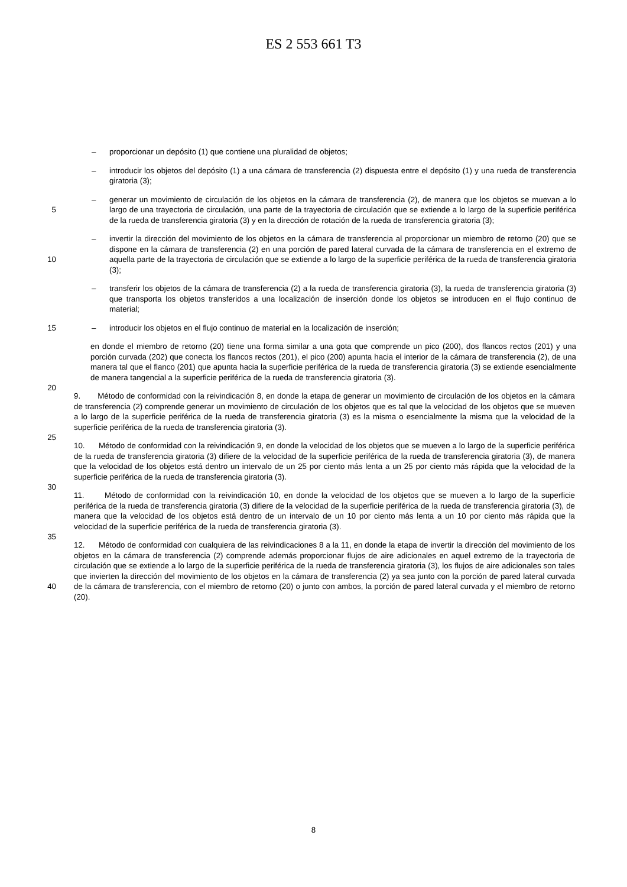ES 2 553 661 T3
– proporcionar un depósito (1) que contiene una pluralidad de objetos;
– introducir los objetos del depósito (1) a una cámara de transferencia (2) dispuesta entre el depósito (1) y una rueda de transferencia giratoria (3);
5
– generar un movimiento de circulación de los objetos en la cámara de transferencia (2), de manera que los objetos se muevan a lo largo de una trayectoria de circulación, una parte de la trayectoria de circulación que se extiende a lo largo de la superficie periférica de la rueda de transferencia giratoria (3) y en la dirección de rotación de la rueda de transferencia giratoria (3);
10
– invertir la dirección del movimiento de los objetos en la cámara de transferencia al proporcionar un miembro de retorno (20) que se dispone en la cámara de transferencia (2) en una porción de pared lateral curvada de la cámara de transferencia en el extremo de aquella parte de la trayectoria de circulación que se extiende a lo largo de la superficie periférica de la rueda de transferencia giratoria (3);
– transferir los objetos de la cámara de transferencia (2) a la rueda de transferencia giratoria (3), la rueda de transferencia giratoria (3) que transporta los objetos transferidos a una localización de inserción donde los objetos se introducen en el flujo continuo de material;
15
– introducir los objetos en el flujo continuo de material en la localización de inserción;
20
en donde el miembro de retorno (20) tiene una forma similar a una gota que comprende un pico (200), dos flancos rectos (201) y una porción curvada (202) que conecta los flancos rectos (201), el pico (200) apunta hacia el interior de la cámara de transferencia (2), de una manera tal que el flanco (201) que apunta hacia la superficie periférica de la rueda de transferencia giratoria (3) se extiende esencialmente de manera tangencial a la superficie periférica de la rueda de transferencia giratoria (3).
25
9. Método de conformidad con la reivindicación 8, en donde la etapa de generar un movimiento de circulación de los objetos en la cámara de transferencia (2) comprende generar un movimiento de circulación de los objetos que es tal que la velocidad de los objetos que se mueven a lo largo de la superficie periférica de la rueda de transferencia giratoria (3) es la misma o esencialmente la misma que la velocidad de la superficie periférica de la rueda de transferencia giratoria (3).
30
10. Método de conformidad con la reivindicación 9, en donde la velocidad de los objetos que se mueven a lo largo de la superficie periférica de la rueda de transferencia giratoria (3) difiere de la velocidad de la superficie periférica de la rueda de transferencia giratoria (3), de manera que la velocidad de los objetos está dentro un intervalo de un 25 por ciento más lenta a un 25 por ciento más rápida que la velocidad de la superficie periférica de la rueda de transferencia giratoria (3).
35
11. Método de conformidad con la reivindicación 10, en donde la velocidad de los objetos que se mueven a lo largo de la superficie periférica de la rueda de transferencia giratoria (3) difiere de la velocidad de la superficie periférica de la rueda de transferencia giratoria (3), de manera que la velocidad de los objetos está dentro de un intervalo de un 10 por ciento más lenta a un 10 por ciento más rápida que la velocidad de la superficie periférica de la rueda de transferencia giratoria (3).
40
12. Método de conformidad con cualquiera de las reivindicaciones 8 a la 11, en donde la etapa de invertir la dirección del movimiento de los objetos en la cámara de transferencia (2) comprende además proporcionar flujos de aire adicionales en aquel extremo de la trayectoria de circulación que se extiende a lo largo de la superficie periférica de la rueda de transferencia giratoria (3), los flujos de aire adicionales son tales que invierten la dirección del movimiento de los objetos en la cámara de transferencia (2) ya sea junto con la porción de pared lateral curvada de la cámara de transferencia, con el miembro de retorno (20) o junto con ambos, la porción de pared lateral curvada y el miembro de retorno (20).
8